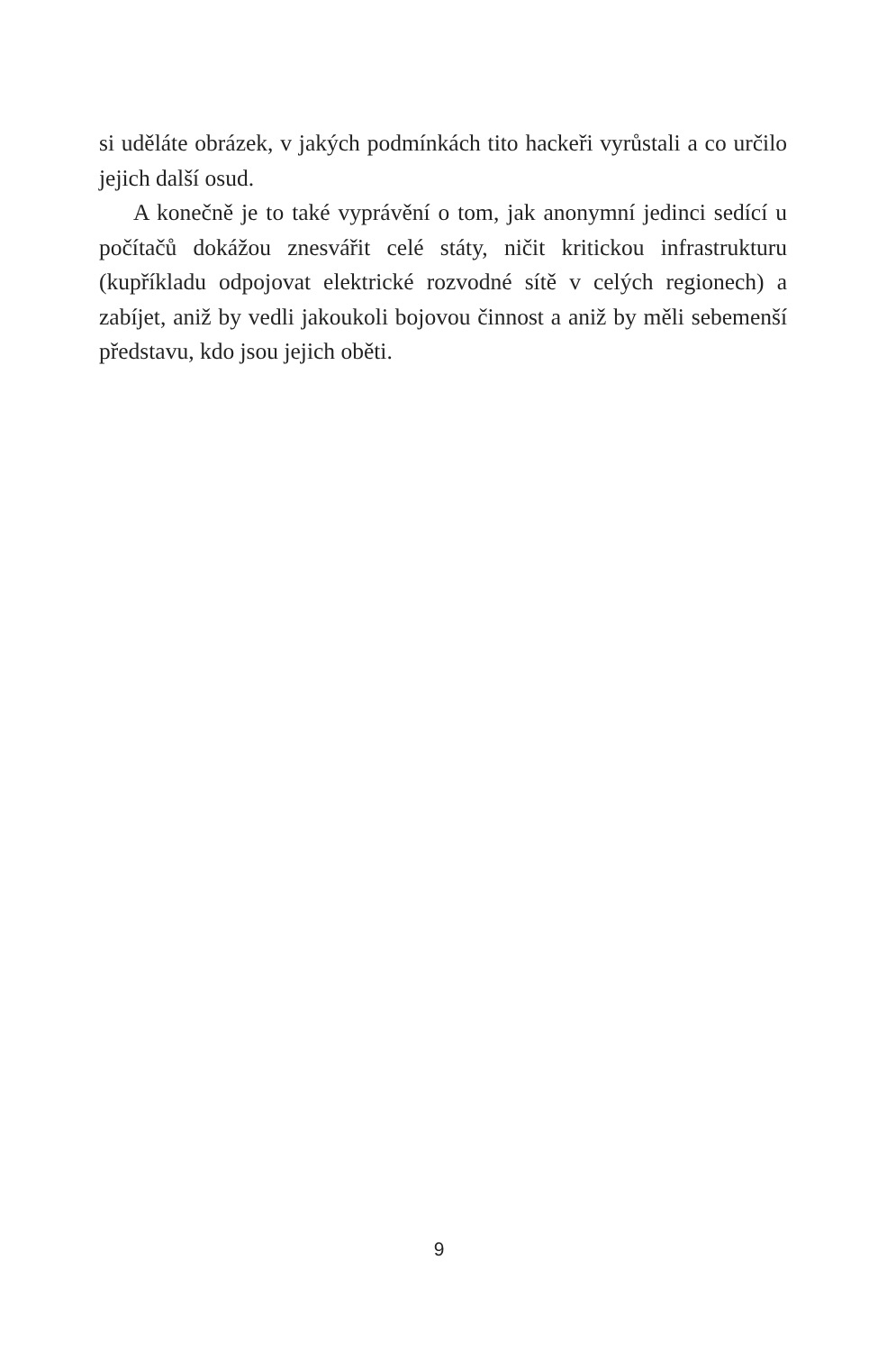si uděláte obrázek, v jakých podmínkách tito hackeři vyrůstali a co určilo jejich další osud.
A konečně je to také vyprávění o tom, jak anonymní jedinci sedící u počítačů dokážou znesvářit celé státy, ničit kritickou infrastrukturu (kupříkladu odpojovat elektrické rozvodné sítě v celých regionech) a zabíjet, aniž by vedli jakoukoli bojovou činnost a aniž by měli sebemenší představu, kdo jsou jejich oběti.
9